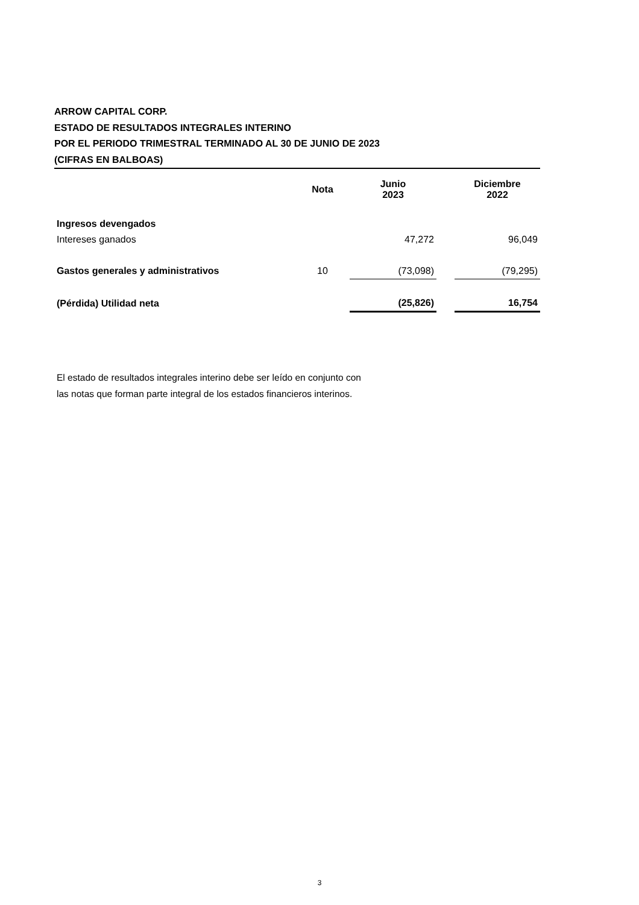ARROW CAPITAL CORP.
ESTADO DE RESULTADOS INTEGRALES INTERINO
POR EL PERIODO TRIMESTRAL TERMINADO AL 30 DE JUNIO DE 2023
(CIFRAS EN BALBOAS)
| | Nota | Junio 2023 | | Diciembre 2022 |
| --- | --- | --- | --- | --- |
| Ingresos devengados | | | | |
| Intereses ganados | | 47,272 | | 96,049 |
| Gastos generales y administrativos | 10 | (73,098) | | (79,295) |
| (Pérdida) Utilidad neta | | (25,826) | | 16,754 |
El estado de resultados integrales interino debe ser leído en conjunto con
las notas que forman parte integral de los estados financieros interinos.
3